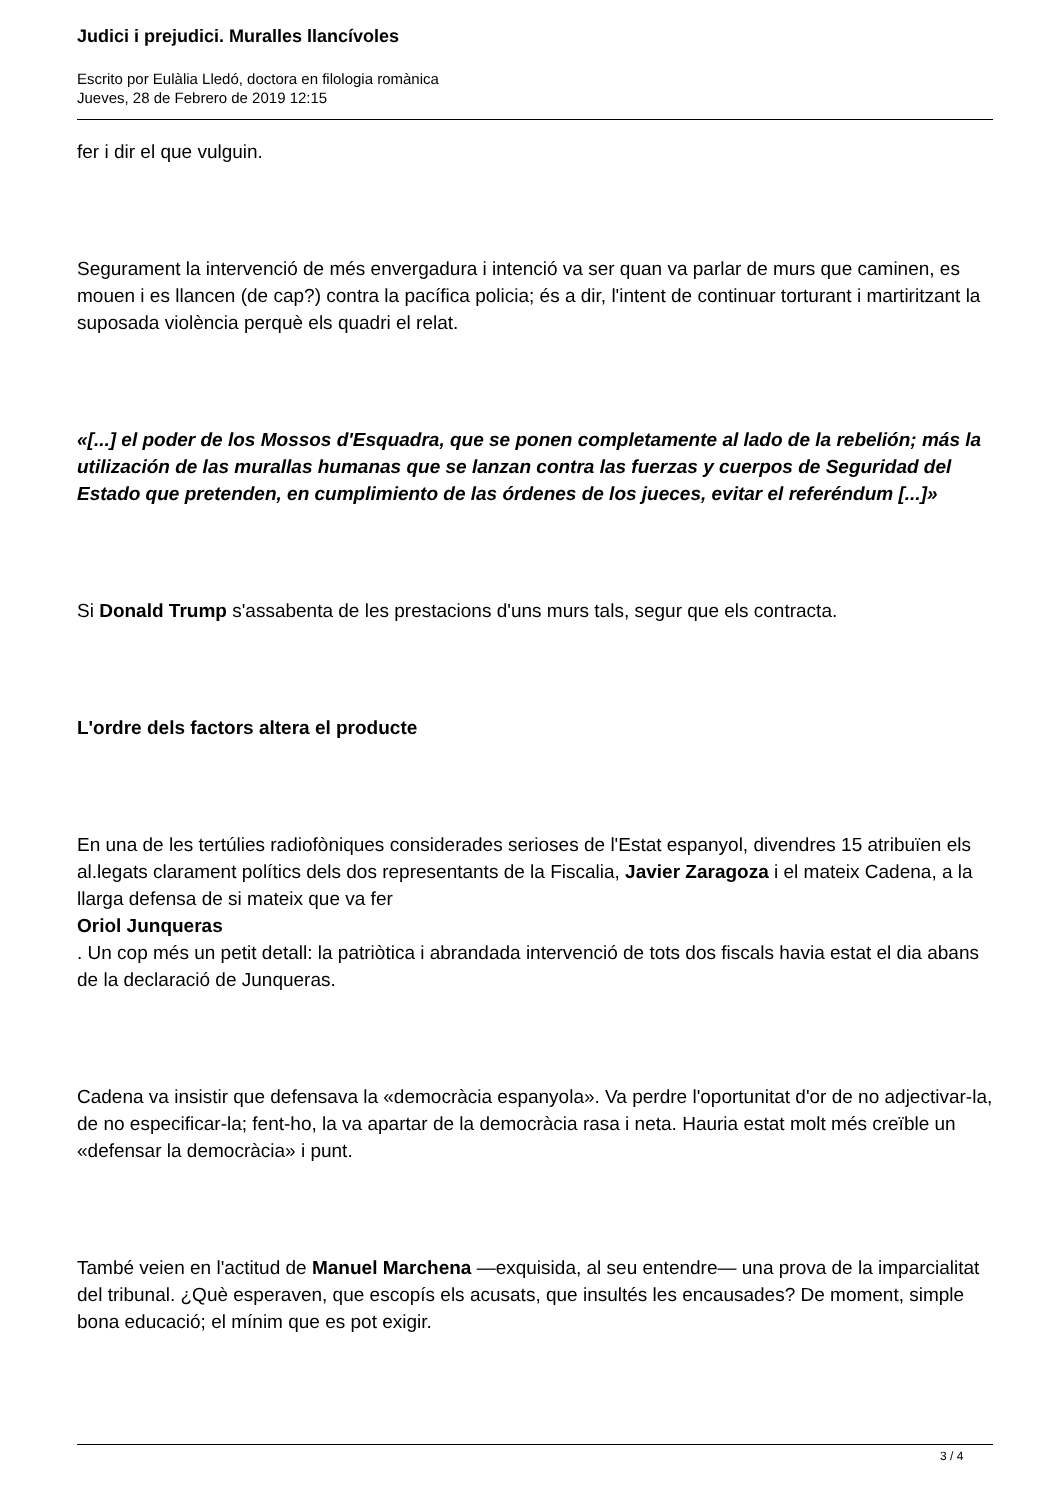Judici i prejudici. Muralles llancívoles
Escrito por Eulàlia Lledó, doctora en filologia romànica
Jueves, 28 de Febrero de 2019 12:15
fer i dir el que vulguin.
Segurament la intervenció de més envergadura i intenció va ser quan va parlar de murs que caminen, es mouen i es llancen (de cap?) contra la pacífica policia; és a dir, l'intent de continuar torturant i martiritzant la suposada violència perquè els quadri el relat.
«[...] el poder de los Mossos d'Esquadra, que se ponen completamente al lado de la rebelión; más la utilización de las murallas humanas que se lanzan contra las fuerzas y cuerpos de Seguridad del Estado que pretenden, en cumplimiento de las órdenes de los jueces, evitar el referéndum [...]»
Si Donald Trump s'assabenta de les prestacions d'uns murs tals, segur que els contracta.
L'ordre dels factors altera el producte
En una de les tertúlies radiofòniques considerades serioses de l'Estat espanyol, divendres 15 atribuïen els al.legats clarament polítics dels dos representants de la Fiscalia, Javier Zaragoza i el mateix Cadena, a la llarga defensa de si mateix que va fer
Oriol Junqueras
. Un cop més un petit detall: la patriòtica i abrandada intervenció de tots dos fiscals havia estat el dia abans de la declaració de Junqueras.
Cadena va insistir que defensava la «democràcia espanyola». Va perdre l'oportunitat d'or de no adjectivar-la, de no especificar-la; fent-ho, la va apartar de la democràcia rasa i neta. Hauria estat molt més creïble un «defensar la democràcia» i punt.
També veien en l'actitud de Manuel Marchena —exquisida, al seu entendre— una prova de la imparcialitat del tribunal. ¿Què esperaven, que escopís els acusats, que insultés les encausades? De moment, simple bona educació; el mínim que es pot exigir.
3 / 4